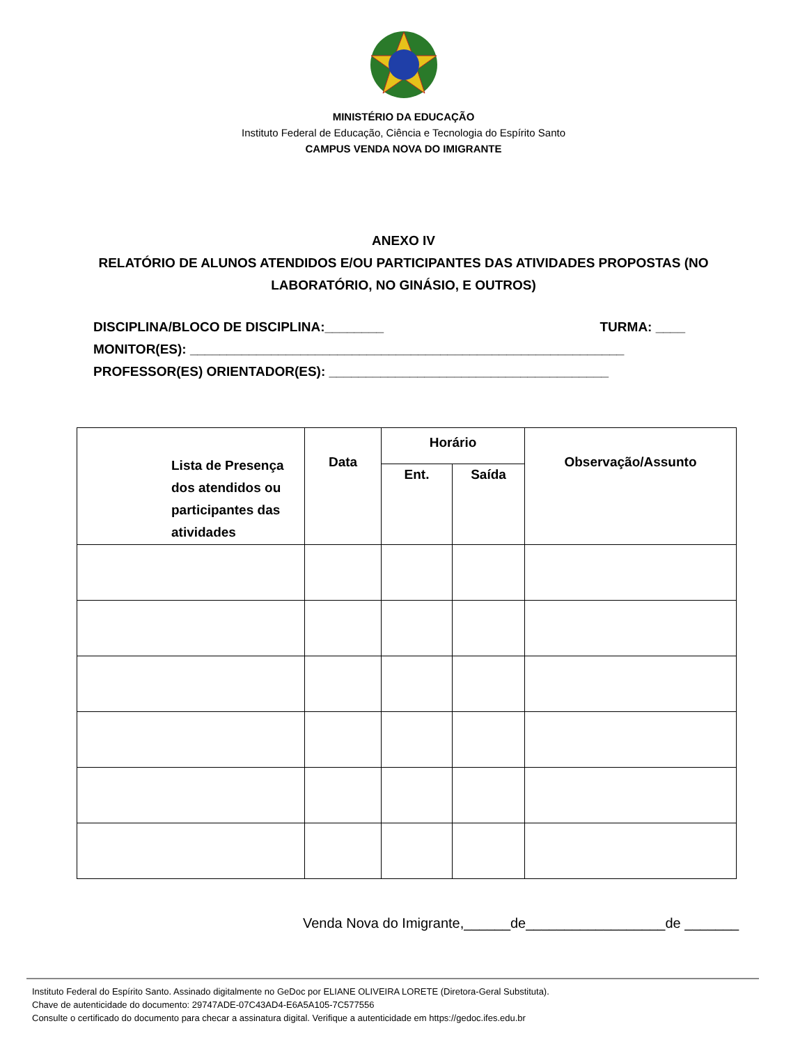MINISTÉRIO DA EDUCAÇÃO
Instituto Federal de Educação, Ciência e Tecnologia do Espírito Santo
CAMPUS VENDA NOVA DO IMIGRANTE
ANEXO IV
RELATÓRIO DE ALUNOS ATENDIDOS E/OU PARTICIPANTES DAS ATIVIDADES PROPOSTAS (NO
LABORATÓRIO, NO GINÁSIO, E OUTROS)
DISCIPLINA/BLOCO DE DISCIPLINA:________ TURMA: ____
MONITOR(ES): ___________________________________________________________
PROFESSOR(ES) ORIENTADOR(ES): ______________________________________
| Lista de Presença dos atendidos ou participantes das atividades | Data | Horário | | Observação/Assunto |
| --- | --- | --- | --- | --- |
| | | Ent. | Saída | |
Venda Nova do Imigrante,______de__________________de _______
Instituto Federal do Espírito Santo. Assinado digitalmente no GeDoc por ELIANE OLIVEIRA LORETE (Diretora-Geral Substituta).
Chave de autenticidade do documento: 29747ADE-07C43AD4-E6A5A105-7C577556
Consulte o certificado do documento para checar a assinatura digital. Verifique a autenticidade em https://gedoc.ifes.edu.br